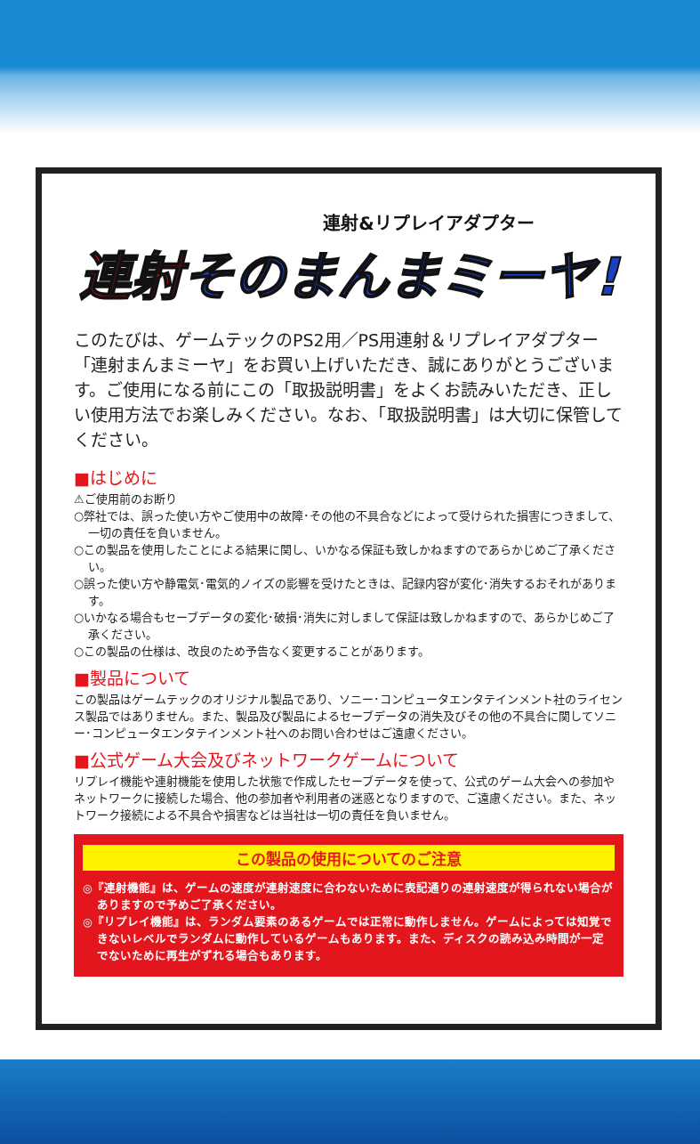連射&リプレイアダプター
連射そのまんまミーヤ!
このたびは、ゲームテックのPS2用／PS用連射＆リプレイアダプター「連射まんまミーヤ」をお買い上げいただき、誠にありがとうございます。ご使用になる前にこの「取扱説明書」をよくお読みいただき、正しい使用方法でお楽しみください。なお、「取扱説明書」は大切に保管してください。
■はじめに
⚠ご使用前のお断り
○弊社では、誤った使い方やご使用中の故障･その他の不具合などによって受けられた損害につきまして、一切の責任を負いません。
○この製品を使用したことによる結果に関し、いかなる保証も致しかねますのであらかじめご了承ください。
○誤った使い方や静電気･電気的ノイズの影響を受けたときは、記録内容が変化･消失するおそれがあります。
○いかなる場合もセーブデータの変化･破損･消失に対しまして保証は致しかねますので、あらかじめご了承ください。
○この製品の仕様は、改良のため予告なく変更することがあります。
■製品について
この製品はゲームテックのオリジナル製品であり、ソニー･コンピュータエンタテインメント社のライセンス製品ではありません。また、製品及び製品によるセーブデータの消失及びその他の不具合に関してソニー･コンピュータエンタテインメント社へのお問い合わせはご遠慮ください。
■公式ゲーム大会及びネットワークゲームについて
リプレイ機能や連射機能を使用した状態で作成したセーブデータを使って、公式のゲーム大会への参加やネットワークに接続した場合、他の参加者や利用者の迷惑となりますので、ご遠慮ください。また、ネットワーク接続による不具合や損害などは当社は一切の責任を負いません。
この製品の使用についてのご注意
◎『連射機能』は、ゲームの速度が連射速度に合わないために表記通りの連射速度が得られない場合がありますので予めご了承ください。
◎『リプレイ機能』は、ランダム要素のあるゲームでは正常に動作しません。ゲームによっては知覚できないレベルでランダムに動作しているゲームもあります。また、ディスクの読み込み時間が一定でないために再生がずれる場合もあります。